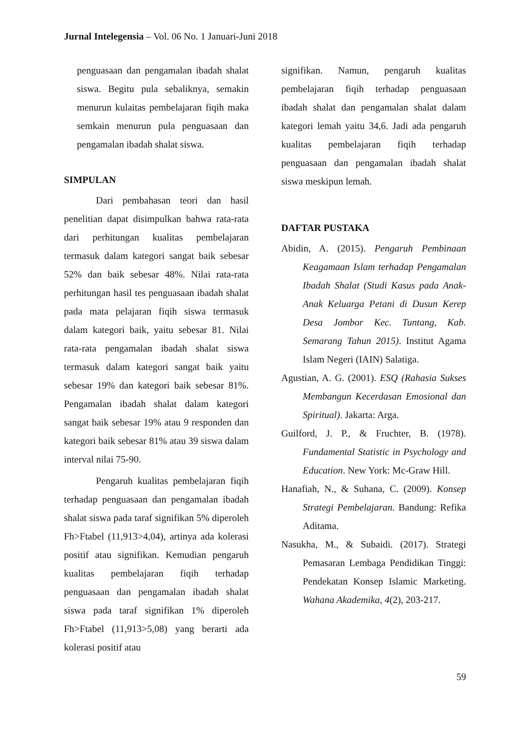Jurnal Intelegensia – Vol. 06 No. 1 Januari-Juni 2018
penguasaan dan pengamalan ibadah shalat siswa. Begitu pula sebaliknya, semakin menurun kulaitas pembelajaran fiqih maka semkain menurun pula penguasaan dan pengamalan ibadah shalat siswa.
SIMPULAN
Dari pembahasan teori dan hasil penelitian dapat disimpulkan bahwa rata-rata dari perhitungan kualitas pembelajaran termasuk dalam kategori sangat baik sebesar 52% dan baik sebesar 48%. Nilai rata-rata perhitungan hasil tes penguasaan ibadah shalat pada mata pelajaran fiqih siswa termasuk dalam kategori baik, yaitu sebesar 81. Nilai rata-rata pengamalan ibadah shalat siswa termasuk dalam kategori sangat baik yaitu sebesar 19% dan kategori baik sebesar 81%. Pengamalan ibadah shalat dalam kategori sangat baik sebesar 19% atau 9 responden dan kategori baik sebesar 81% atau 39 siswa dalam interval nilai 75-90.
Pengaruh kualitas pembelajaran fiqih terhadap penguasaan dan pengamalan ibadah shalat siswa pada taraf signifikan 5% diperoleh Fh>Ftabel (11,913>4,04), artinya ada kolerasi positif atau signifikan. Kemudian pengaruh kualitas pembelajaran fiqih terhadap penguasaan dan pengamalan ibadah shalat siswa pada taraf signifikan 1% diperoleh Fh>Ftabel (11,913>5,08) yang berarti ada kolerasi positif atau
signifikan. Namun, pengaruh kualitas pembelajaran fiqih terhadap penguasaan ibadah shalat dan pengamalan shalat dalam kategori lemah yaitu 34,6. Jadi ada pengaruh kualitas pembelajaran fiqih terhadap penguasaan dan pengamalan ibadah shalat siswa meskipun lemah.
DAFTAR PUSTAKA
Abidin, A. (2015). Pengaruh Pembinaan Keagamaan Islam terhadap Pengamalan Ibadah Shalat (Studi Kasus pada Anak-Anak Keluarga Petani di Dusun Kerep Desa Jombor Kec. Tuntang, Kab. Semarang Tahun 2015). Institut Agama Islam Negeri (IAIN) Salatiga.
Agustian, A. G. (2001). ESQ (Rahasia Sukses Membangun Kecerdasan Emosional dan Spiritual). Jakarta: Arga.
Guilford, J. P., & Fruchter, B. (1978). Fundamental Statistic in Psychology and Education. New York: Mc-Graw Hill.
Hanafiah, N., & Suhana, C. (2009). Konsep Strategi Pembelajaran. Bandung: Refika Aditama.
Nasukha, M., & Subaidi. (2017). Strategi Pemasaran Lembaga Pendidikan Tinggi: Pendekatan Konsep Islamic Marketing. Wahana Akademika, 4(2), 203‑217.
59